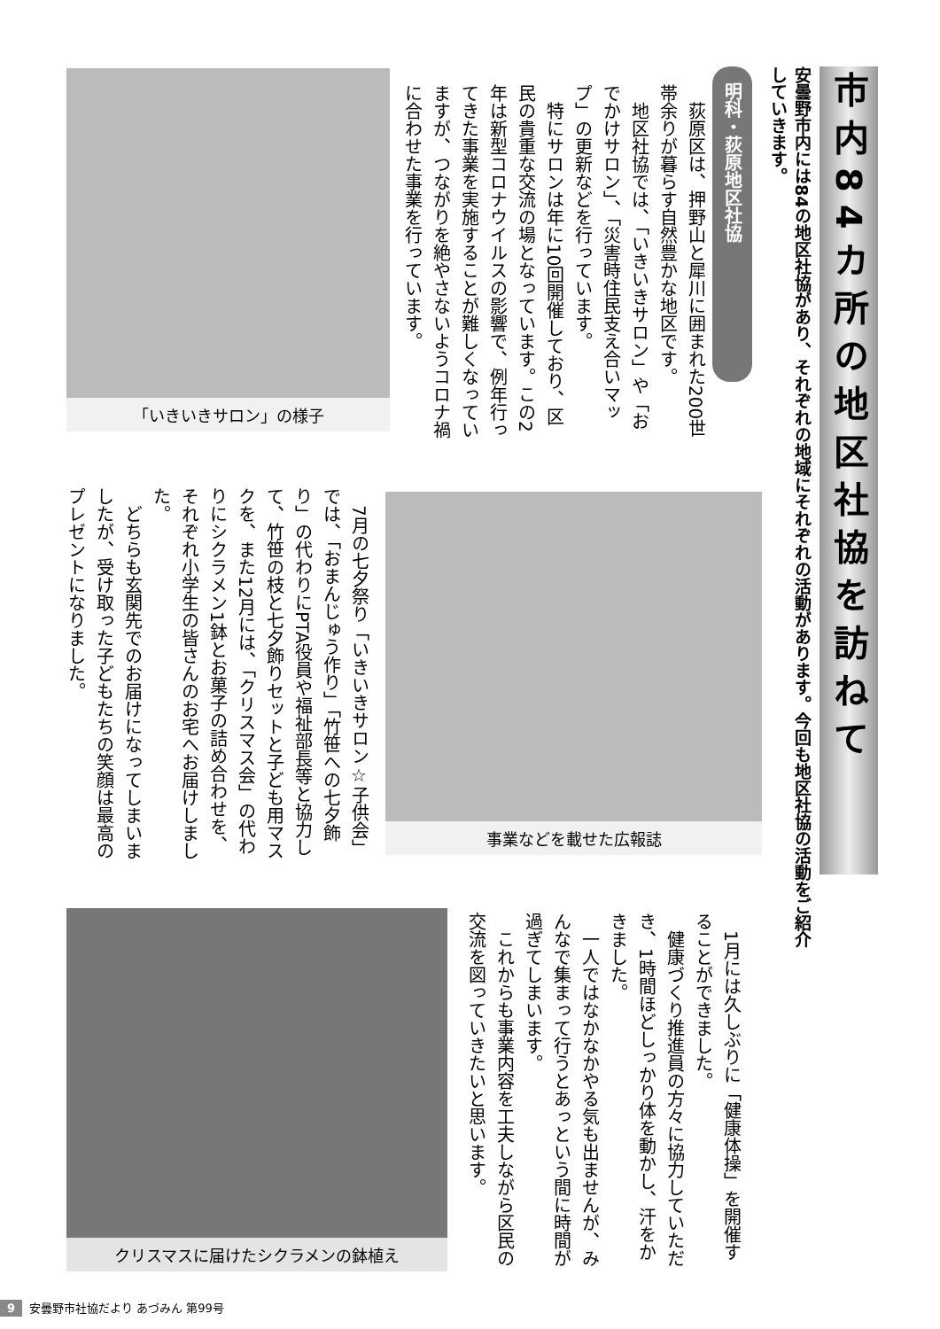市内84カ所の地区社協を訪ねて
安曇野市内には84の地区社協があり、それぞれの地域にそれぞれの活動があります。今回も地区社協の活動をご紹介していきます。
明科・荻原地区社協
　荻原区は、押野山と犀川に囲まれた200世帯余りが暮らす自然豊かな地区です。
　地区社協では、「いきいきサロン」や「おでかけサロン」、「災害時住民支え合いマップ」の更新などを行っています。
　特にサロンは年に10回開催しており、区民の貴重な交流の場となっています。この2年は新型コロナウイルスの影響で、例年行ってきた事業を実施することが難しくなっていますが、つながりを絶やさないようコロナ禍に合わせた事業を行っています。
「いきいきサロン」の様子
事業などを載せた広報誌
　7月の七夕祭り「いきいきサロン☆子供会」では、「おまんじゅう作り」「竹笹への七夕飾り」の代わりにPTA役員や福祉部長等と協力して、竹笹の枝と七夕飾りセットと子ども用マスクを、また12月には、「クリスマス会」の代わりにシクラメン1鉢とお菓子の詰め合わせを、それぞれ小学生の皆さんのお宅へお届けしました。
　どちらも玄関先でのお届けになってしまいましたが、受け取った子どもたちの笑顔は最高のプレゼントになりました。
　1月には久しぶりに「健康体操」を開催することができました。
　健康づくり推進員の方々に協力していただき、1時間ほどしっかり体を動かし、汗をかきました。
　一人ではなかなかやる気も出ませんが、みんなで集まって行うとあっという間に時間が過ぎてしまいます。
　これからも事業内容を工夫しながら区民の交流を図っていきたいと思います。
クリスマスに届けたシクラメンの鉢植え
9 安曇野市社協だより あづみん 第99号